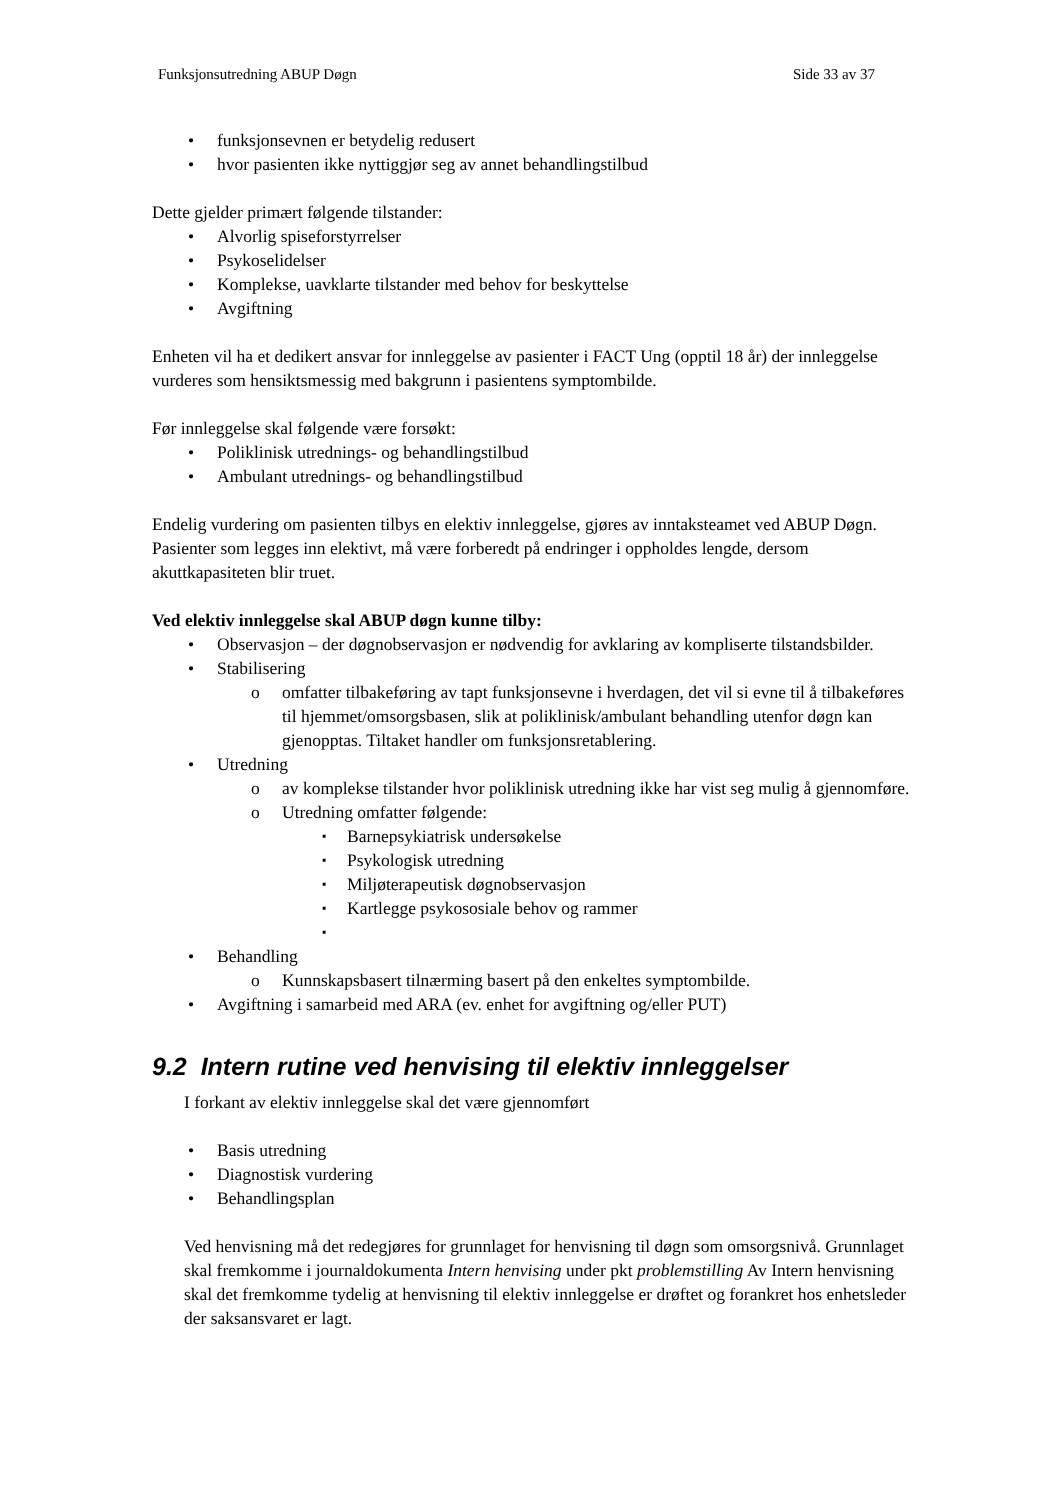Funksjonsutredning ABUP Døgn Side 33 av 37
• funksjonsevnen er betydelig redusert
• hvor pasienten ikke nyttiggjør seg av annet behandlingstilbud
Dette gjelder primært følgende tilstander:
• Alvorlig spiseforstyrrelser
• Psykoselidelser
• Komplekse, uavklarte tilstander med behov for beskyttelse
• Avgiftning
Enheten vil ha et dedikert ansvar for innleggelse av pasienter i FACT Ung (opptil 18 år) der innleggelse vurderes som hensiktsmessig med bakgrunn i pasientens symptombilde.
Før innleggelse skal følgende være forsøkt:
• Poliklinisk utrednings- og behandlingstilbud
• Ambulant utrednings- og behandlingstilbud
Endelig vurdering om pasienten tilbys en elektiv innleggelse, gjøres av inntaksteamet ved ABUP Døgn. Pasienter som legges inn elektivt, må være forberedt på endringer i oppholdes lengde, dersom akuttkapasiteten blir truet.
Ved elektiv innleggelse skal ABUP døgn kunne tilby:
• Observasjon – der døgnobservasjon er nødvendig for avklaring av kompliserte tilstandsbilder.
• Stabilisering
o omfatter tilbakeføring av tapt funksjonsevne i hverdagen, det vil si evne til å tilbakeføres til hjemmet/omsorgsbasen, slik at poliklinisk/ambulant behandling utenfor døgn kan gjenopptas. Tiltaket handler om funksjonsretablering.
• Utredning
o av komplekse tilstander hvor poliklinisk utredning ikke har vist seg mulig å gjennomføre.
o Utredning omfatter følgende:
▪ Barnepsykiatrisk undersøkelse
▪ Psykologisk utredning
▪ Miljøterapeutisk døgnobservasjon
▪ Kartlegge psykososiale behov og rammer
▪
• Behandling
o Kunnskapsbasert tilnærming basert på den enkeltes symptombilde.
• Avgiftning i samarbeid med ARA (ev. enhet for avgiftning og/eller PUT)
9.2 Intern rutine ved henvising til elektiv innleggelser
I forkant av elektiv innleggelse skal det være gjennomført
• Basis utredning
• Diagnostisk vurdering
• Behandlingsplan
Ved henvisning må det redegjøres for grunnlaget for henvisning til døgn som omsorgsnivå. Grunnlaget skal fremkomme i journaldokumenta Intern henvising under pkt problemstilling Av Intern henvisning skal det fremkomme tydelig at henvisning til elektiv innleggelse er drøftet og forankret hos enhetsleder der saksansvaret er lagt.